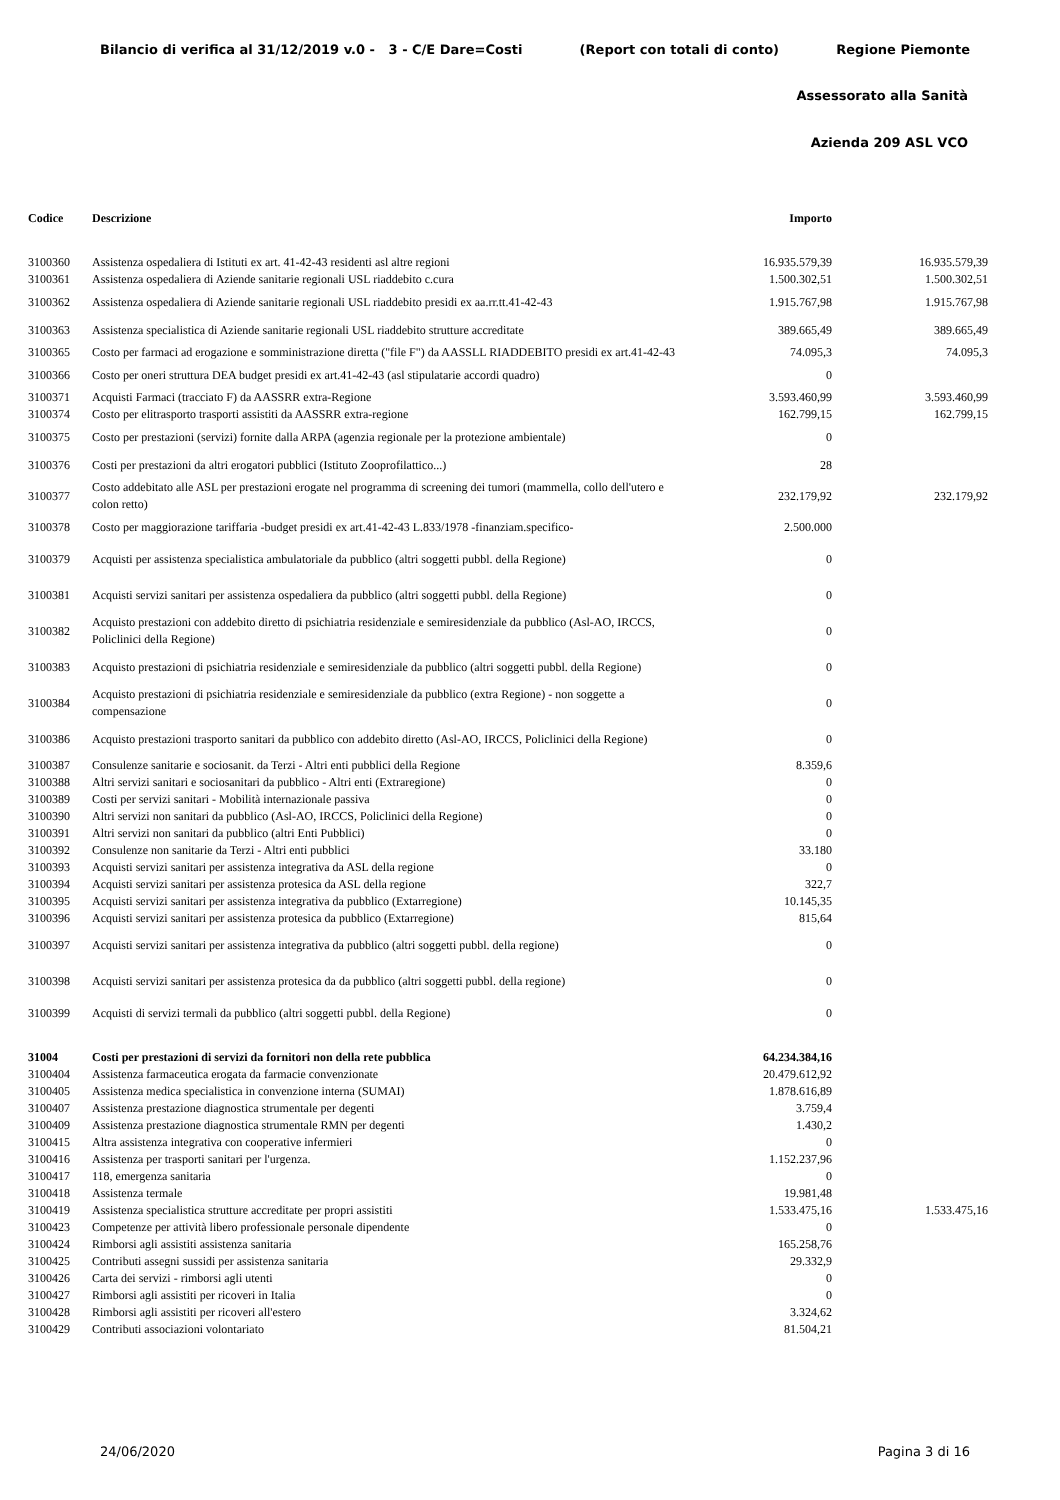Bilancio di verifica al 31/12/2019 v.0 - 3 - C/E Dare=Costi (Report con totali di conto) Regione Piemonte
Assessorato alla Sanità
Azienda 209 ASL VCO
| Codice | Descrizione | Importo | |
| --- | --- | --- | --- |
| 3100360 | Assistenza ospedaliera di Istituti ex art. 41-42-43 residenti asl altre regioni | 16.935.579,39 | 16.935.579,39 |
| 3100361 | Assistenza ospedaliera di Aziende sanitarie regionali USL riaddebito c.cura | 1.500.302,51 | 1.500.302,51 |
| 3100362 | Assistenza ospedaliera di Aziende sanitarie regionali USL riaddebito presidi ex aa.rr.tt.41-42-43 | 1.915.767,98 | 1.915.767,98 |
| 3100363 | Assistenza specialistica di Aziende sanitarie regionali USL riaddebito strutture accreditate | 389.665,49 | 389.665,49 |
| 3100365 | Costo per farmaci ad erogazione e somministrazione diretta ("file F") da AASSLL RIADDEBITO presidi ex art.41-42-43 | 74.095,3 | 74.095,3 |
| 3100366 | Costo per oneri struttura DEA budget presidi ex art.41-42-43 (asl stipulatarie accordi quadro) | 0 | |
| 3100371 | Acquisti Farmaci (tracciato F) da AASSRR extra-Regione | 3.593.460,99 | 3.593.460,99 |
| 3100374 | Costo per elitrasporto trasporti assistiti da AASSRR extra-regione | 162.799,15 | 162.799,15 |
| 3100375 | Costo per prestazioni (servizi) fornite dalla ARPA (agenzia regionale per la protezione ambientale) | 0 | |
| 3100376 | Costi per prestazioni da altri erogatori pubblici (Istituto Zooprofilattico...) | 28 | |
| 3100377 | Costo addebitato alle ASL per prestazioni erogate nel programma di screening dei tumori (mammella, collo dell'utero e colon retto) | 232.179,92 | 232.179,92 |
| 3100378 | Costo per maggiorazione tariffaria -budget presidi ex art.41-42-43 L.833/1978 -finanziam.specifico- | 2.500.000 | |
| 3100379 | Acquisti per assistenza specialistica ambulatoriale da pubblico (altri soggetti pubbl. della Regione) | 0 | |
| 3100381 | Acquisti servizi sanitari per assistenza ospedaliera da pubblico (altri soggetti pubbl. della Regione) | 0 | |
| 3100382 | Acquisto prestazioni con addebito diretto di psichiatria residenziale e semiresidenziale da pubblico (Asl-AO, IRCCS, Policlinici della Regione) | 0 | |
| 3100383 | Acquisto prestazioni di psichiatria residenziale e semiresidenziale da pubblico (altri soggetti pubbl. della Regione) | 0 | |
| 3100384 | Acquisto prestazioni di psichiatria residenziale e semiresidenziale da pubblico (extra Regione) - non soggette a compensazione | 0 | |
| 3100386 | Acquisto prestazioni trasporto sanitari da pubblico con addebito diretto (Asl-AO, IRCCS, Policlinici della Regione) | 0 | |
| 3100387 | Consulenze sanitarie e sociosanit. da Terzi - Altri enti pubblici della Regione | 8.359,6 | |
| 3100388 | Altri servizi sanitari e sociosanitari da pubblico - Altri enti (Extraregione) | 0 | |
| 3100389 | Costi per servizi sanitari - Mobilità internazionale passiva | 0 | |
| 3100390 | Altri servizi non sanitari da pubblico (Asl-AO, IRCCS, Policlinici della Regione) | 0 | |
| 3100391 | Altri servizi non sanitari da pubblico (altri Enti Pubblici) | 0 | |
| 3100392 | Consulenze non sanitarie da Terzi - Altri enti pubblici | 33.180 | |
| 3100393 | Acquisti servizi sanitari per assistenza integrativa da ASL della regione | 0 | |
| 3100394 | Acquisti servizi sanitari per assistenza protesica da ASL della regione | 322,7 | |
| 3100395 | Acquisti servizi sanitari per assistenza integrativa da pubblico (Extarregione) | 10.145,35 | |
| 3100396 | Acquisti servizi sanitari per assistenza protesica da pubblico (Extarregione) | 815,64 | |
| 3100397 | Acquisti servizi sanitari per assistenza integrativa da pubblico (altri soggetti pubbl. della regione) | 0 | |
| 3100398 | Acquisti servizi sanitari per assistenza protesica da da pubblico (altri soggetti pubbl. della regione) | 0 | |
| 3100399 | Acquisti di servizi termali da pubblico (altri soggetti pubbl. della Regione) | 0 | |
| 31004 | Costi per prestazioni di servizi da fornitori non della rete pubblica | 64.234.384,16 | |
| 3100404 | Assistenza farmaceutica erogata da farmacie convenzionate | 20.479.612,92 | |
| 3100405 | Assistenza medica specialistica in convenzione interna (SUMAI) | 1.878.616,89 | |
| 3100407 | Assistenza prestazione diagnostica strumentale per degenti | 3.759,4 | |
| 3100409 | Assistenza prestazione diagnostica strumentale RMN per degenti | 1.430,2 | |
| 3100415 | Altra assistenza integrativa con cooperative infermieri | 0 | |
| 3100416 | Assistenza per trasporti sanitari per l'urgenza. | 1.152.237,96 | |
| 3100417 | 118, emergenza sanitaria | 0 | |
| 3100418 | Assistenza termale | 19.981,48 | |
| 3100419 | Assistenza specialistica strutture accreditate per propri assistiti | 1.533.475,16 | 1.533.475,16 |
| 3100423 | Competenze per attività libero professionale personale dipendente | 0 | |
| 3100424 | Rimborsi agli assistiti assistenza sanitaria | 165.258,76 | |
| 3100425 | Contributi assegni sussidi per assistenza sanitaria | 29.332,9 | |
| 3100426 | Carta dei servizi - rimborsi agli utenti | 0 | |
| 3100427 | Rimborsi agli assistiti per ricoveri in Italia | 0 | |
| 3100428 | Rimborsi agli assistiti per ricoveri all'estero | 3.324,62 | |
| 3100429 | Contributi associazioni volontariato | 81.504,21 | |
24/06/2020 Pagina 3 di 16